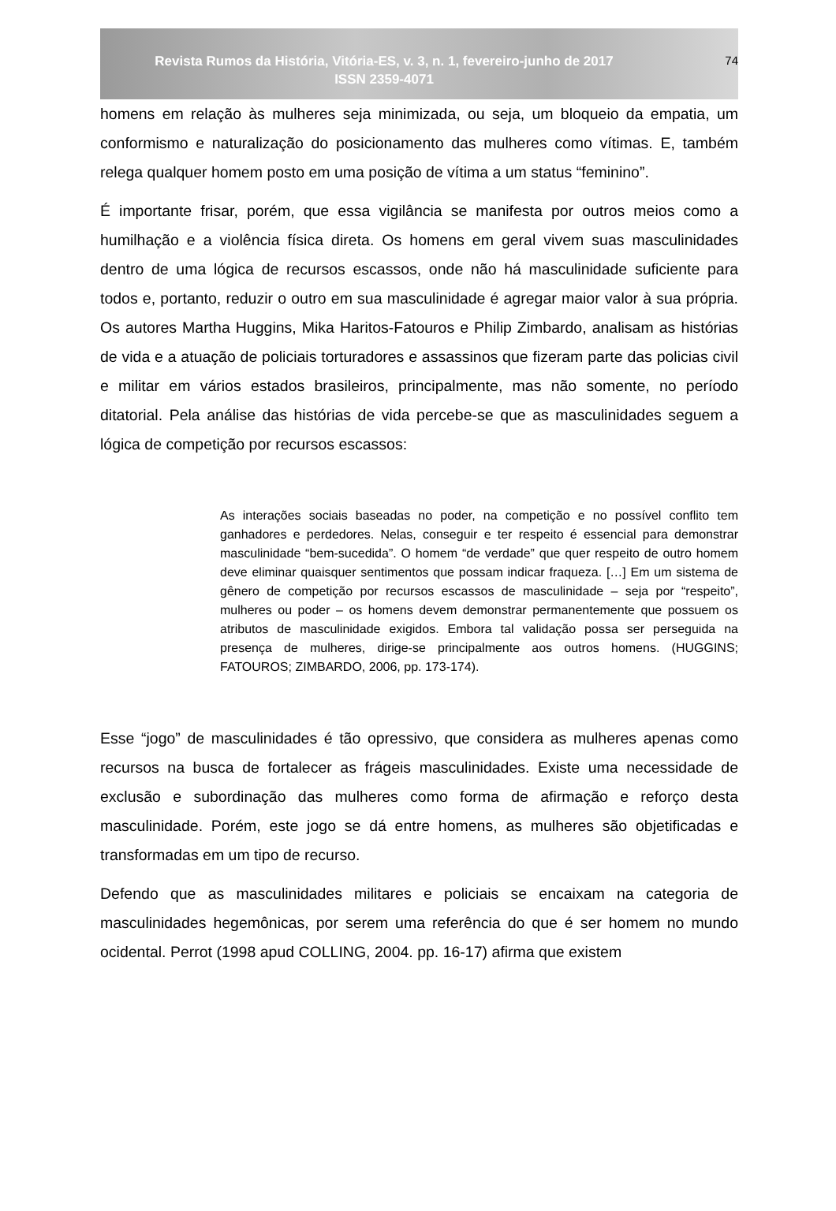Revista Rumos da História, Vitória-ES, v. 3, n. 1, fevereiro-junho de 2017
ISSN 2359-4071
74
homens em relação às mulheres seja minimizada, ou seja, um bloqueio da empatia, um conformismo e naturalização do posicionamento das mulheres como vítimas. E, também relega qualquer homem posto em uma posição de vítima a um status “feminino”.
É importante frisar, porém, que essa vigilância se manifesta por outros meios como a humilhação e a violência física direta. Os homens em geral vivem suas masculinidades dentro de uma lógica de recursos escassos, onde não há masculinidade suficiente para todos e, portanto, reduzir o outro em sua masculinidade é agregar maior valor à sua própria. Os autores Martha Huggins, Mika Haritos-Fatouros e Philip Zimbardo, analisam as histórias de vida e a atuação de policiais torturadores e assassinos que fizeram parte das policias civil e militar em vários estados brasileiros, principalmente, mas não somente, no período ditatorial. Pela análise das histórias de vida percebe-se que as masculinidades seguem a lógica de competição por recursos escassos:
As interações sociais baseadas no poder, na competição e no possível conflito tem ganhadores e perdedores. Nelas, conseguir e ter respeito é essencial para demonstrar masculinidade “bem-sucedida”. O homem “de verdade” que quer respeito de outro homem deve eliminar quaisquer sentimentos que possam indicar fraqueza. […] Em um sistema de gênero de competição por recursos escassos de masculinidade – seja por “respeito”, mulheres ou poder – os homens devem demonstrar permanentemente que possuem os atributos de masculinidade exigidos. Embora tal validação possa ser perseguida na presença de mulheres, dirige-se principalmente aos outros homens. (HUGGINS; FATOUROS; ZIMBARDO, 2006, pp. 173-174).
Esse “jogo” de masculinidades é tão opressivo, que considera as mulheres apenas como recursos na busca de fortalecer as frágeis masculinidades. Existe uma necessidade de exclusão e subordinação das mulheres como forma de afirmação e reforço desta masculinidade. Porém, este jogo se dá entre homens, as mulheres são objetificadas e transformadas em um tipo de recurso.
Defendo que as masculinidades militares e policiais se encaixam na categoria de masculinidades hegemônicas, por serem uma referência do que é ser homem no mundo ocidental. Perrot (1998 apud COLLING, 2004. pp. 16-17) afirma que existem